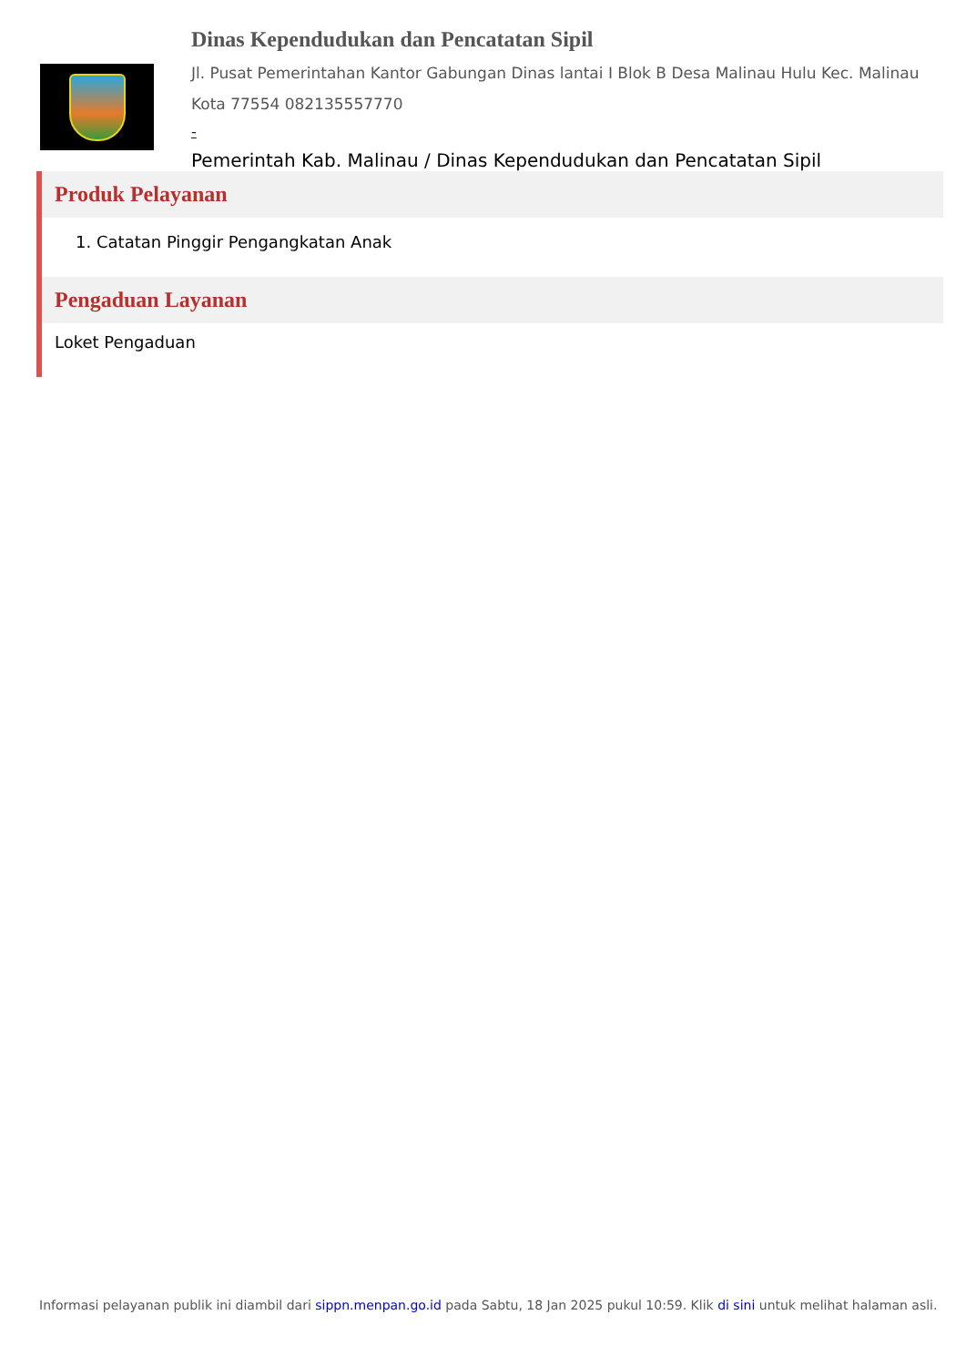Dinas Kependudukan dan Pencatatan Sipil
Jl. Pusat Pemerintahan Kantor Gabungan Dinas lantai I Blok B Desa Malinau Hulu Kec. Malinau Kota 77554 082135557770
-
Pemerintah Kab. Malinau / Dinas Kependudukan dan Pencatatan Sipil
Produk Pelayanan
1. Catatan Pinggir Pengangkatan Anak
Pengaduan Layanan
Loket Pengaduan
Informasi pelayanan publik ini diambil dari sippn.menpan.go.id pada Sabtu, 18 Jan 2025 pukul 10:59. Klik di sini untuk melihat halaman asli.